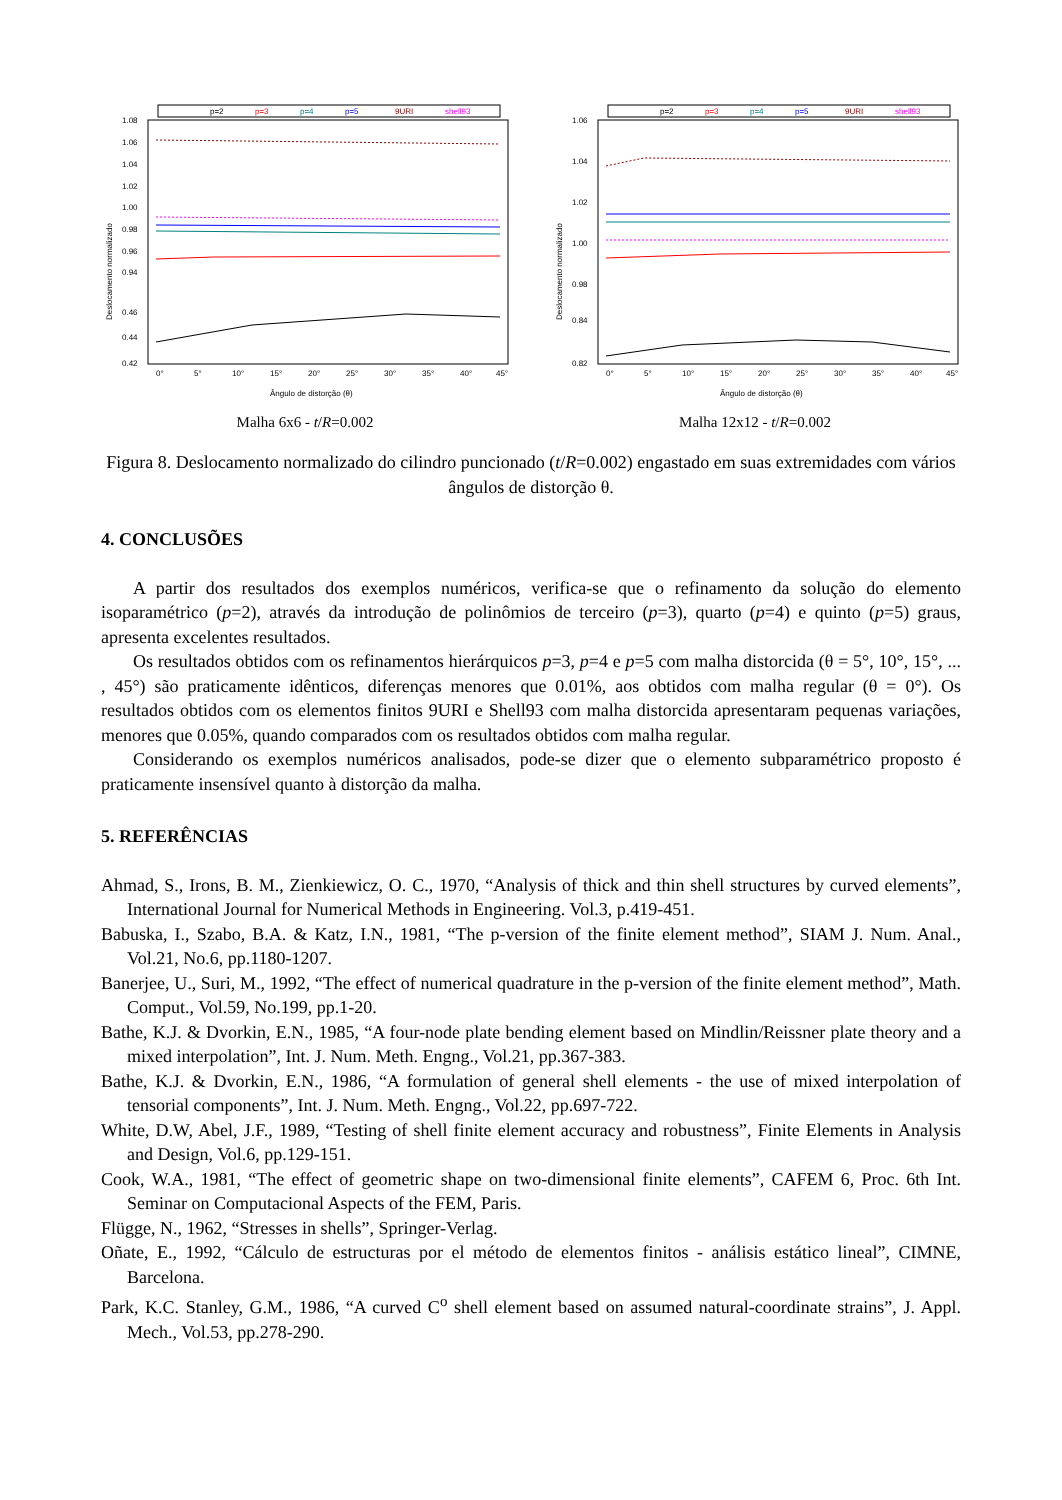p=2
p=3
p=4
p=5
9URI
shell93
1.08
1.06
1.04
1.02
1.00
0.98
0.96
0.94
0.46
0.44
0.42
0°
5°
10°
15°
20°
25°
30°
35°
40°
45°
Ângulo de distorção (θ)
Deslocamento normalizado
Malha 6x6 - t/R=0.002
p=2
p=3
p=4
p=5
9URI
shell93
1.06
1.04
1.02
1.00
0.98
0.84
0.82
0°
5°
10°
15°
20°
25°
30°
35°
40°
45°
Ângulo de distorção (θ)
Deslocamento normalizado
Malha 12x12 - t/R=0.002
Figura 8. Deslocamento normalizado do cilindro puncionado (t/R=0.002) engastado em suas extremidades com vários ângulos de distorção θ.
4. CONCLUSÕES
A partir dos resultados dos exemplos numéricos, verifica-se que o refinamento da solução do elemento isoparamétrico (p=2), através da introdução de polinômios de terceiro (p=3), quarto (p=4) e quinto (p=5) graus, apresenta excelentes resultados.
Os resultados obtidos com os refinamentos hierárquicos p=3, p=4 e p=5 com malha distorcida (θ = 5°, 10°, 15°, ... , 45°) são praticamente idênticos, diferenças menores que 0.01%, aos obtidos com malha regular (θ = 0°). Os resultados obtidos com os elementos finitos 9URI e Shell93 com malha distorcida apresentaram pequenas variações, menores que 0.05%, quando comparados com os resultados obtidos com malha regular.
Considerando os exemplos numéricos analisados, pode-se dizer que o elemento subparamétrico proposto é praticamente insensível quanto à distorção da malha.
5. REFERÊNCIAS
Ahmad, S., Irons, B. M., Zienkiewicz, O. C., 1970, “Analysis of thick and thin shell structures by curved elements”, International Journal for Numerical Methods in Engineering. Vol.3, p.419-451.
Babuska, I., Szabo, B.A. & Katz, I.N., 1981, “The p-version of the finite element method”, SIAM J. Num. Anal., Vol.21, No.6, pp.1180-1207.
Banerjee, U., Suri, M., 1992, “The effect of numerical quadrature in the p-version of the finite element method”, Math. Comput., Vol.59, No.199, pp.1-20.
Bathe, K.J. & Dvorkin, E.N., 1985, “A four-node plate bending element based on Mindlin/Reissner plate theory and a mixed interpolation”, Int. J. Num. Meth. Engng., Vol.21, pp.367-383.
Bathe, K.J. & Dvorkin, E.N., 1986, “A formulation of general shell elements - the use of mixed interpolation of tensorial components”, Int. J. Num. Meth. Engng., Vol.22, pp.697-722.
White, D.W, Abel, J.F., 1989, “Testing of shell finite element accuracy and robustness”, Finite Elements in Analysis and Design, Vol.6, pp.129-151.
Cook, W.A., 1981, “The effect of geometric shape on two-dimensional finite elements”, CAFEM 6, Proc. 6th Int. Seminar on Computacional Aspects of the FEM, Paris.
Flügge, N., 1962, “Stresses in shells”, Springer-Verlag.
Oñate, E., 1992, “Cálculo de estructuras por el método de elementos finitos - análisis estático lineal”, CIMNE, Barcelona.
Park, K.C. Stanley, G.M., 1986, “A curved C<sup>o</sup> shell element based on assumed natural-coordinate strains”, J. Appl. Mech., Vol.53, pp.278-290.